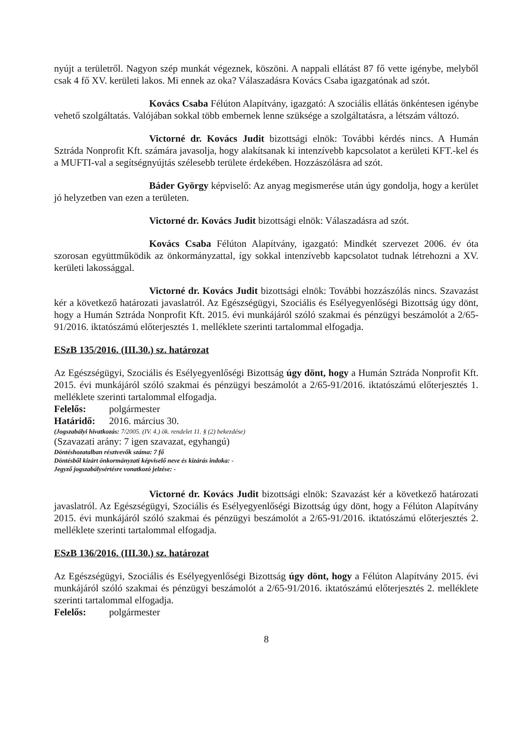nyújt a területről. Nagyon szép munkát végeznek, köszöni. A nappali ellátást 87 fő vette igénybe, melyből csak 4 fő XV. kerületi lakos. Mi ennek az oka? Válaszadásra Kovács Csaba igazgatónak ad szót.
Kovács Csaba Félúton Alapítvány, igazgató: A szociális ellátás önkéntesen igénybe vehető szolgáltatás. Valójában sokkal több embernek lenne szüksége a szolgáltatásra, a létszám változó.
Victorné dr. Kovács Judit bizottsági elnök: További kérdés nincs. A Humán Sztráda Nonprofit Kft. számára javasolja, hogy alakítsanak ki intenzívebb kapcsolatot a kerületi KFT.-kel és a MUFTI-val a segítségnyújtás szélesebb területe érdekében. Hozzászólásra ad szót.
Báder György képviselő: Az anyag megismerése után úgy gondolja, hogy a kerület jó helyzetben van ezen a területen.
Victorné dr. Kovács Judit bizottsági elnök: Válaszadásra ad szót.
Kovács Csaba Félúton Alapítvány, igazgató: Mindkét szervezet 2006. év óta szorosan együttműködik az önkormányzattal, így sokkal intenzívebb kapcsolatot tudnak létrehozni a XV. kerületi lakossággal.
Victorné dr. Kovács Judit bizottsági elnök: További hozzászólás nincs. Szavazást kér a következő határozati javaslatról. Az Egészségügyi, Szociális és Esélyegyenlőségi Bizottság úgy dönt, hogy a Humán Sztráda Nonprofit Kft. 2015. évi munkájáról szóló szakmai és pénzügyi beszámolót a 2/65-91/2016. iktatószámú előterjesztés 1. melléklete szerinti tartalommal elfogadja.
ESzB 135/2016. (III.30.) sz. határozat
Az Egészségügyi, Szociális és Esélyegyenlőségi Bizottság úgy dönt, hogy a Humán Sztráda Nonprofit Kft. 2015. évi munkájáról szóló szakmai és pénzügyi beszámolót a 2/65-91/2016. iktatószámú előterjesztés 1. melléklete szerinti tartalommal elfogadja.
Felelős: polgármester
Határidő: 2016. március 30.
(Jogszabályi hivatkozás: 7/2005. (IV. 4.) ök. rendelet 11. § (2) bekezdése)
(Szavazati arány: 7 igen szavazat, egyhangú)
Döntéshozatalban résztvevők száma: 7 fő
Döntésből kizárt önkormányzati képviselő neve és kizárás indoka: -
Jegyző jogszabálysértésre vonatkozó jelzése: -
Victorné dr. Kovács Judit bizottsági elnök: Szavazást kér a következő határozati javaslatról. Az Egészségügyi, Szociális és Esélyegyenlőségi Bizottság úgy dönt, hogy a Félúton Alapítvány 2015. évi munkájáról szóló szakmai és pénzügyi beszámolót a 2/65-91/2016. iktatószámú előterjesztés 2. melléklete szerinti tartalommal elfogadja.
ESzB 136/2016. (III.30.) sz. határozat
Az Egészségügyi, Szociális és Esélyegyenlőségi Bizottság úgy dönt, hogy a Félúton Alapítvány 2015. évi munkájáról szóló szakmai és pénzügyi beszámolót a 2/65-91/2016. iktatószámú előterjesztés 2. melléklete szerinti tartalommal elfogadja.
Felelős: polgármester
8